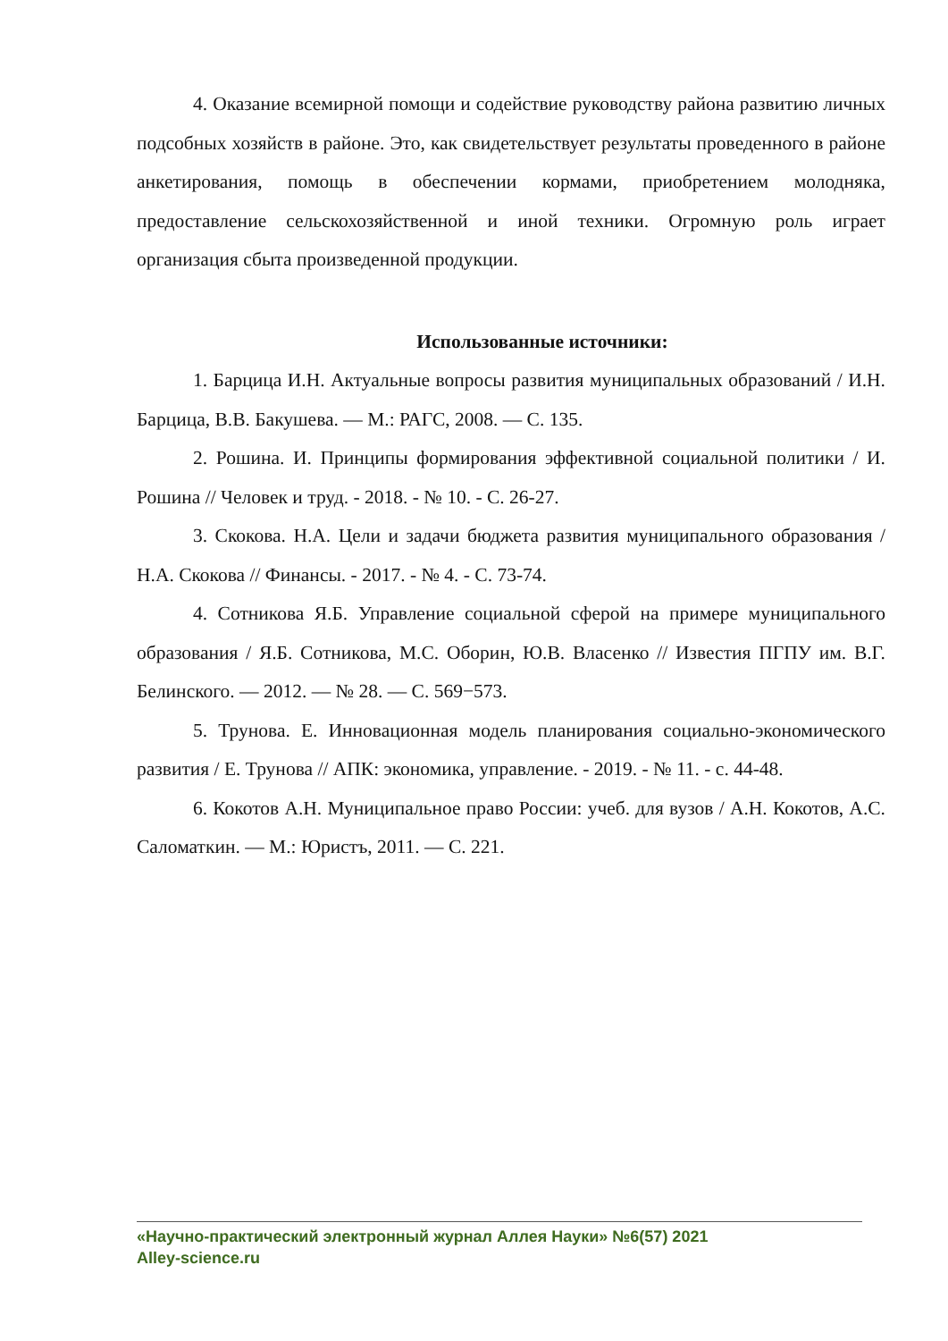4. Оказание всемирной помощи и содействие руководству района развитию личных подсобных хозяйств в районе. Это, как свидетельствует результаты проведенного в районе анкетирования, помощь в обеспечении кормами, приобретением молодняка, предоставление сельскохозяйственной и иной техники. Огромную роль играет организация сбыта произведенной продукции.
Использованные источники:
1. Барцица И.Н. Актуальные вопросы развития муниципальных образований / И.Н. Барцица, В.В. Бакушева. — М.: РАГС, 2008. — С. 135.
2. Рошина. И. Принципы формирования эффективной социальной политики / И. Рошина // Человек и труд. - 2018. - № 10. - С. 26-27.
3. Скокова. Н.А. Цели и задачи бюджета развития муниципального образования / Н.А. Скокова // Финансы. - 2017. - № 4. - С. 73-74.
4. Сотникова Я.Б. Управление социальной сферой на примере муниципального образования / Я.Б. Сотникова, М.С. Оборин, Ю.В. Власенко // Известия ПГПУ им. В.Г. Белинского. — 2012. — № 28. — С. 569−573.
5. Трунова. Е. Инновационная модель планирования социально-экономического развития / Е. Трунова // АПК: экономика, управление. - 2019. - № 11. - с. 44-48.
6. Кокотов А.Н. Муниципальное право России: учеб. для вузов / А.Н. Кокотов, А.С. Саломаткин. — М.: Юристъ, 2011. — С. 221.
«Научно-практический электронный журнал Аллея Науки» №6(57) 2021
Alley-science.ru